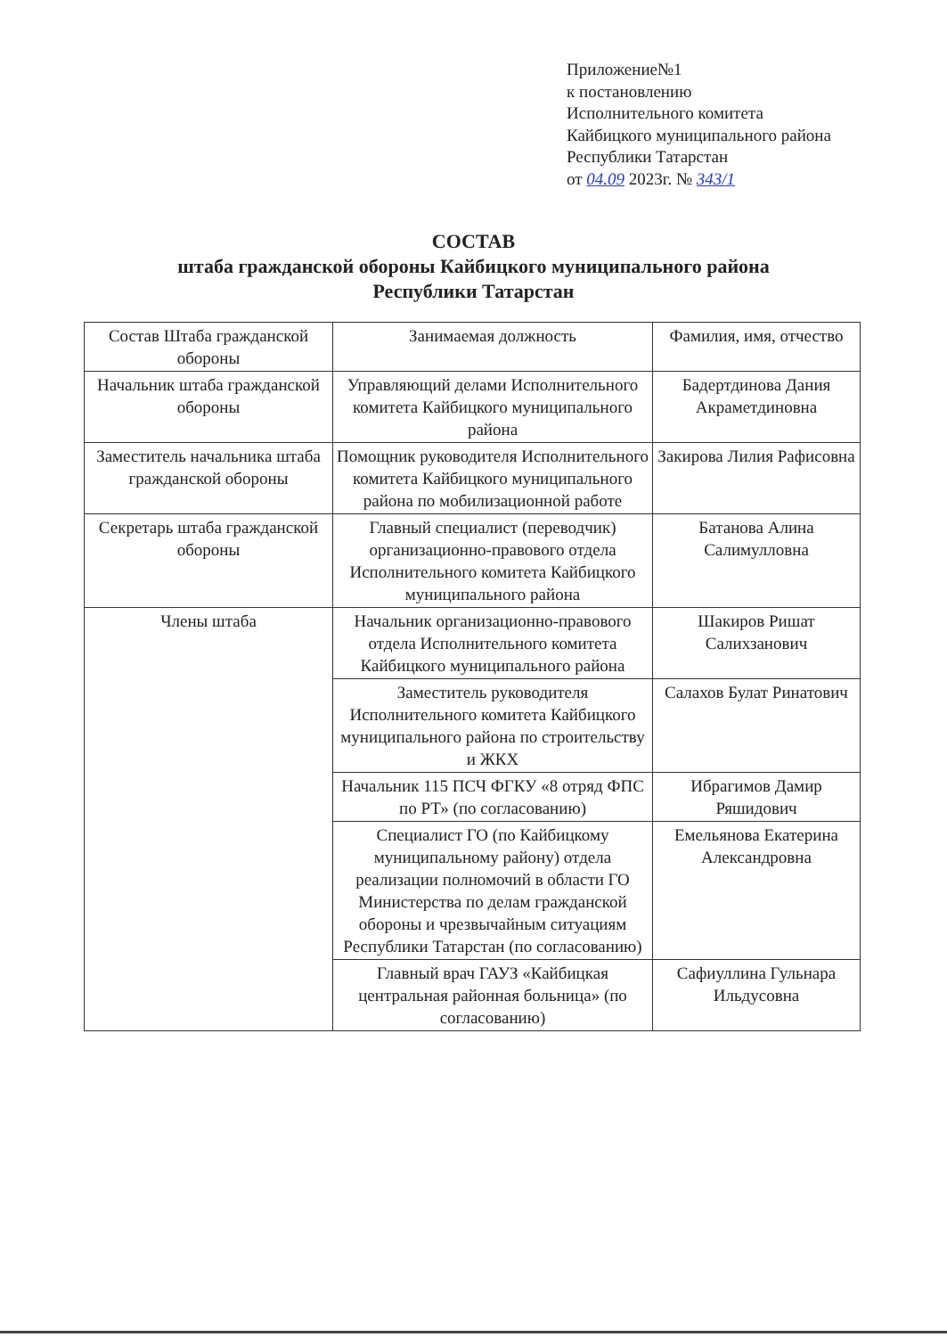Приложение№1
к постановлению
Исполнительного комитета
Кайбицкого муниципального района
Республики Татарстан
от 04.09 2023г. № 343/1
СОСТАВ
штаба гражданской обороны Кайбицкого муниципального района
Республики Татарстан
| Состав Штаба гражданской обороны | Занимаемая должность | Фамилия, имя, отчество |
| --- | --- | --- |
| Начальник штаба гражданской обороны | Управляющий делами Исполнительного комитета Кайбицкого муниципального района | Бадертдинова Дания Акраметдиновна |
| Заместитель начальника штаба гражданской обороны | Помощник руководителя Исполнительного комитета Кайбицкого муниципального района по мобилизационной работе | Закирова Лилия Рафисовна |
| Секретарь штаба гражданской обороны | Главный специалист (переводчик) организационно-правового отдела Исполнительного комитета Кайбицкого муниципального района | Батанова Алина Салимулловна |
| Члены штаба | Начальник организационно-правового отдела Исполнительного комитета Кайбицкого муниципального района | Шакиров Ришат Салихзанович |
| | Заместитель руководителя Исполнительного комитета Кайбицкого муниципального района по строительству и ЖКХ | Салахов Булат Ринатович |
| | Начальник 115 ПСЧ ФГКУ «8 отряд ФПС по РТ» (по согласованию) | Ибрагимов Дамир Ряшидович |
| | Специалист ГО (по Кайбицкому муниципальному району) отдела реализации полномочий в области ГО Министерства по делам гражданской обороны и чрезвычайным ситуациям Республики Татарстан (по согласованию) | Емельянова Екатерина Александровна |
| | Главный врач ГАУЗ «Кайбицкая центральная районная больница» (по согласованию) | Сафиуллина Гульнара Ильдусовна |